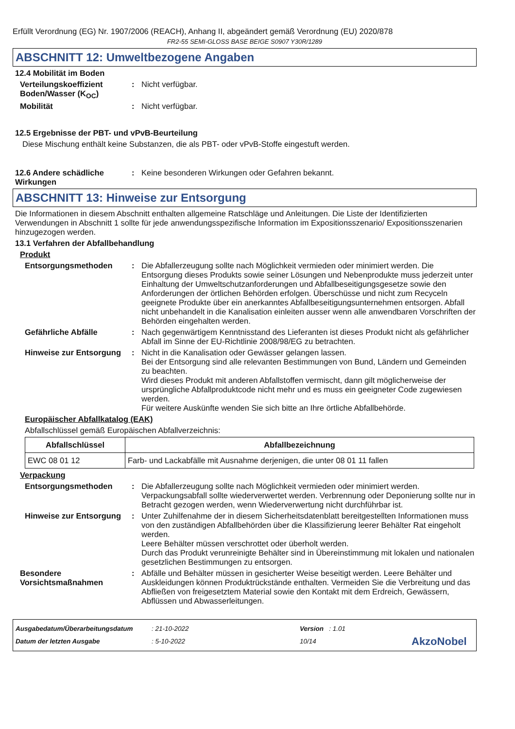Erfüllt Verordnung (EG) Nr. 1907/2006 (REACH), Anhang II, abgeändert gemäß Verordnung (EU) 2020/878
FR2-55 SEMI-GLOSS BASE BEIGE S0907 Y30R/1289
ABSCHNITT 12: Umweltbezogene Angaben
12.4 Mobilität im Boden
Verteilungskoeffizient Boden/Wasser (K<sub>OC</sub>)
: Nicht verfügbar.
Mobilität : Nicht verfügbar.
12.5 Ergebnisse der PBT- und vPvB-Beurteilung
Diese Mischung enthält keine Substanzen, die als PBT- oder vPvB-Stoffe eingestuft werden.
12.6 Andere schädliche Wirkungen
: Keine besonderen Wirkungen oder Gefahren bekannt.
ABSCHNITT 13: Hinweise zur Entsorgung
Die Informationen in diesem Abschnitt enthalten allgemeine Ratschläge und Anleitungen. Die Liste der Identifizierten Verwendungen in Abschnitt 1 sollte für jede anwendungsspezifische Information im Expositionsszenario/ Expositionsszenarien hinzugezogen werden.
13.1 Verfahren der Abfallbehandlung
Produkt
Entsorgungsmethoden : Die Abfallerzeugung sollte nach Möglichkeit vermieden oder minimiert werden. Die Entsorgung dieses Produkts sowie seiner Lösungen und Nebenprodukte muss jederzeit unter Einhaltung der Umweltschutzanforderungen und Abfallbeseitigungsgesetze sowie den Anforderungen der örtlichen Behörden erfolgen. Überschüsse und nicht zum Recyceln geeignete Produkte über ein anerkanntes Abfallbeseitigungsunternehmen entsorgen. Abfall nicht unbehandelt in die Kanalisation einleiten ausser wenn alle anwendbaren Vorschriften der Behörden eingehalten werden.
Gefährliche Abfälle : Nach gegenwärtigem Kenntnisstand des Lieferanten ist dieses Produkt nicht als gefährlicher Abfall im Sinne der EU-Richtlinie 2008/98/EG zu betrachten.
Hinweise zur Entsorgung : Nicht in die Kanalisation oder Gewässer gelangen lassen.
Bei der Entsorgung sind alle relevanten Bestimmungen von Bund, Ländern und Gemeinden zu beachten.
Wird dieses Produkt mit anderen Abfallstoffen vermischt, dann gilt möglicherweise der ursprüngliche Abfallproduktcode nicht mehr und es muss ein geeigneter Code zugewiesen werden.
Für weitere Auskünfte wenden Sie sich bitte an Ihre örtliche Abfallbehörde.
Europäischer Abfallkatalog (EAK)
Abfallschlüssel gemäß Europäischen Abfallverzeichnis:
| Abfallschlüssel | Abfallbezeichnung |
| --- | --- |
| EWC 08 01 12 | Farb- und Lackabfälle mit Ausnahme derjenigen, die unter 08 01 11 fallen |
Verpackung
Entsorgungsmethoden : Die Abfallerzeugung sollte nach Möglichkeit vermieden oder minimiert werden. Verpackungsabfall sollte wiederverwertet werden. Verbrennung oder Deponierung sollte nur in Betracht gezogen werden, wenn Wiederverwertung nicht durchführbar ist.
Hinweise zur Entsorgung : Unter Zuhilfenahme der in diesem Sicherheitsdatenblatt bereitgestellten Informationen muss von den zuständigen Abfallbehörden über die Klassifizierung leerer Behälter Rat eingeholt werden.
Leere Behälter müssen verschrottet oder überholt werden.
Durch das Produkt verunreinigte Behälter sind in Übereinstimmung mit lokalen und nationalen gesetzlichen Bestimmungen zu entsorgen.
Besondere Vorsichtsmaßnahmen
: Abfälle und Behälter müssen in gesicherter Weise beseitigt werden. Leere Behälter und Auskleidungen können Produktrückstände enthalten. Vermeiden Sie die Verbreitung und das Abfließen von freigesetztem Material sowie den Kontakt mit dem Erdreich, Gewässern, Abflüssen und Abwasserleitungen.
Ausgabedatum/Überarbeitungsdatum
Datum der letzten Ausgabe
: 21-10-2022
: 5-10-2022
Version : 1.01
10/14
AkzoNobel